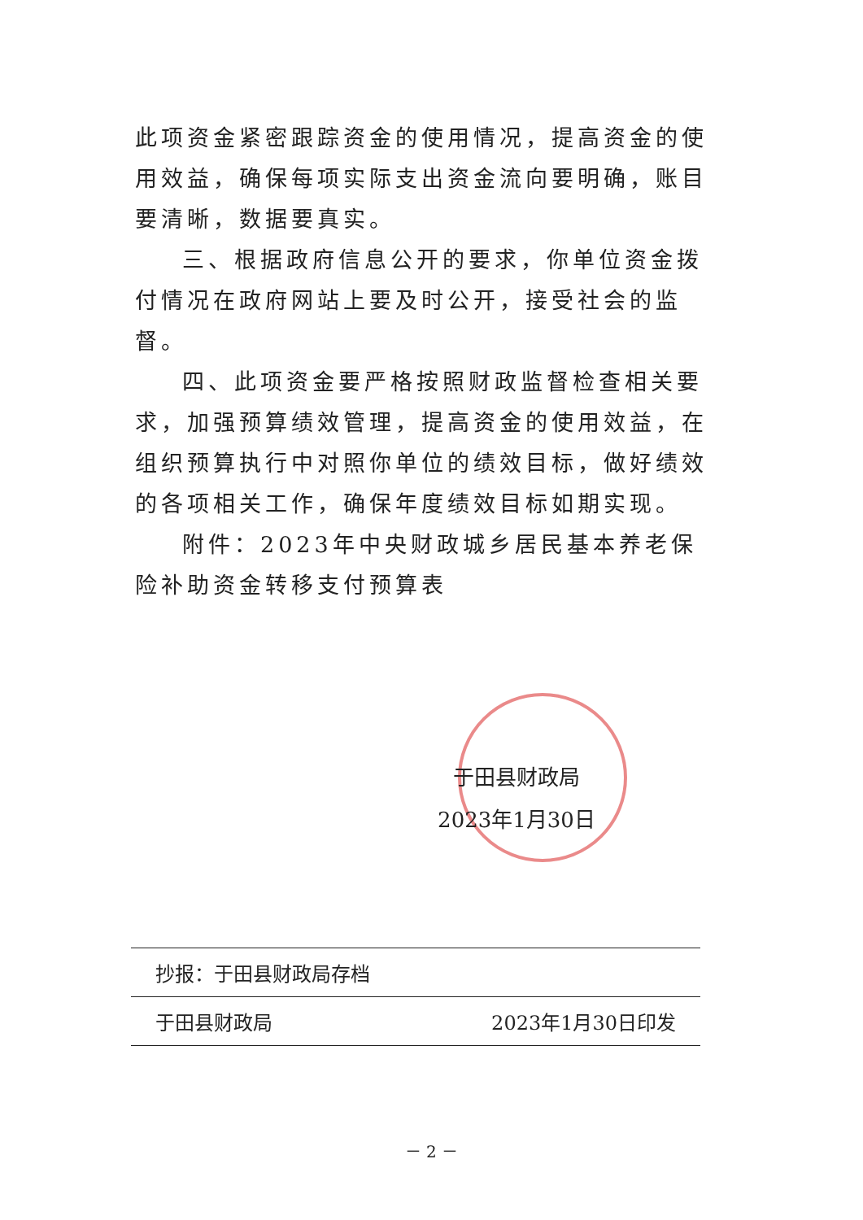此项资金紧密跟踪资金的使用情况，提高资金的使用效益，确保每项实际支出资金流向要明确，账目要清晰，数据要真实。
三、根据政府信息公开的要求，你单位资金拨付情况在政府网站上要及时公开，接受社会的监督。
四、此项资金要严格按照财政监督检查相关要求，加强预算绩效管理，提高资金的使用效益，在组织预算执行中对照你单位的绩效目标，做好绩效的各项相关工作，确保年度绩效目标如期实现。
附件：2023年中央财政城乡居民基本养老保险补助资金转移支付预算表
于田县财政局
2023年1月30日
抄报：于田县财政局存档
于田县财政局 2023年1月30日印发
－ 2 －